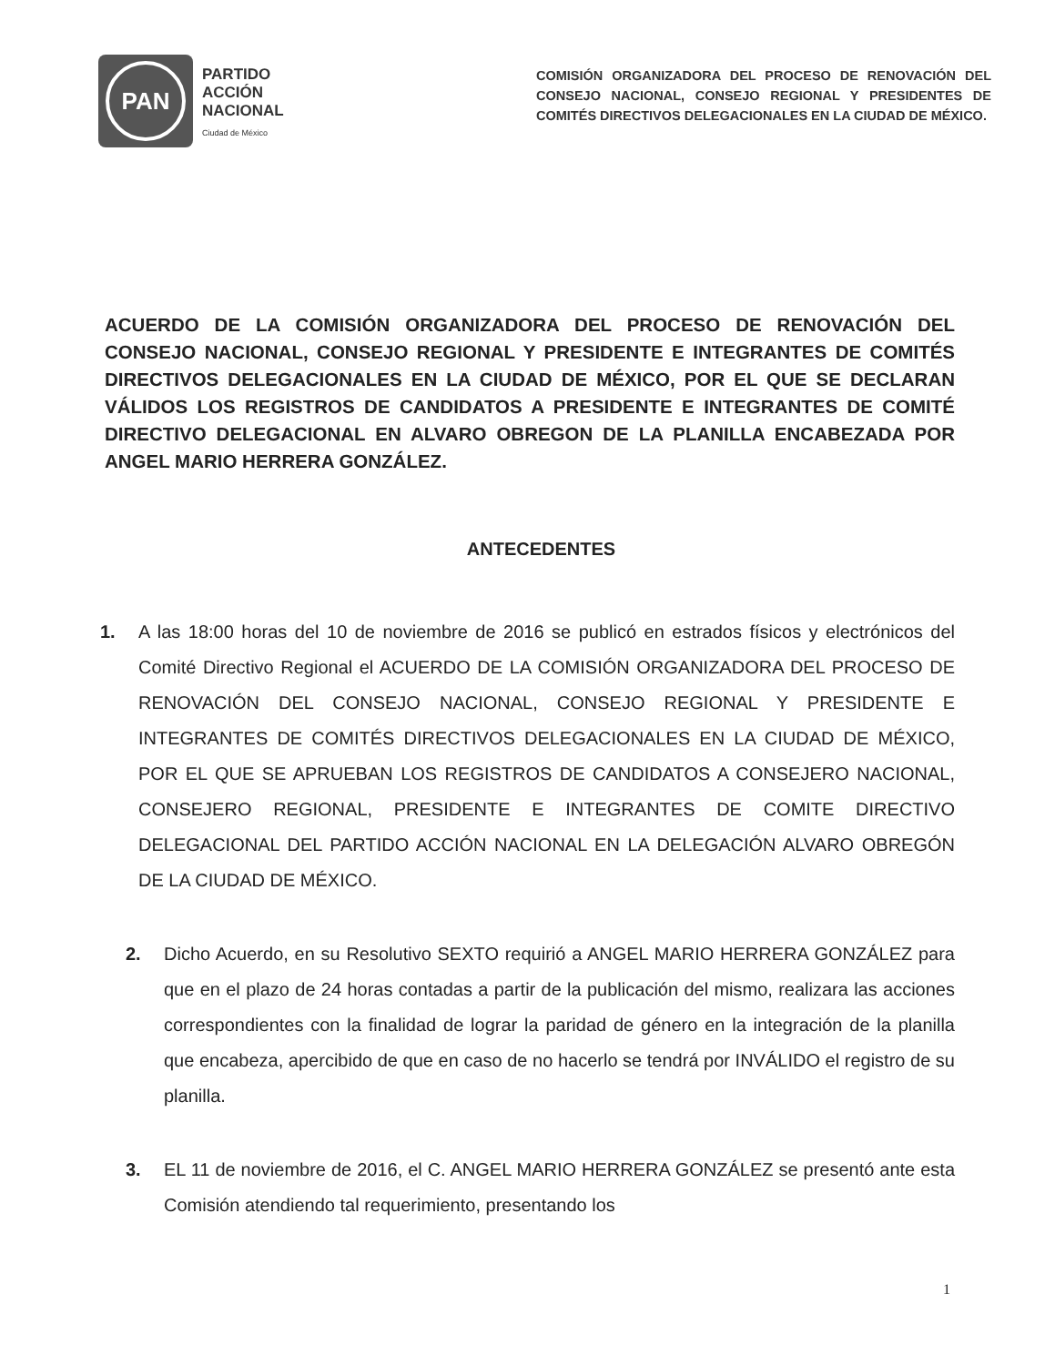PAN
PARTIDO
ACCIÓN
NACIONAL
Ciudad de México
COMISIÓN ORGANIZADORA DEL PROCESO DE RENOVACIÓN DEL CONSEJO NACIONAL, CONSEJO REGIONAL Y PRESIDENTES DE COMITÉS DIRECTIVOS DELEGACIONALES EN LA CIUDAD DE MÉXICO.
ACUERDO DE LA COMISIÓN ORGANIZADORA DEL PROCESO DE RENOVACIÓN DEL CONSEJO NACIONAL, CONSEJO REGIONAL Y PRESIDENTE E INTEGRANTES DE COMITÉS DIRECTIVOS DELEGACIONALES EN LA CIUDAD DE MÉXICO, POR EL QUE SE DECLARAN VÁLIDOS LOS REGISTROS DE CANDIDATOS A PRESIDENTE E INTEGRANTES DE COMITÉ DIRECTIVO DELEGACIONAL EN ALVARO OBREGON DE LA PLANILLA ENCABEZADA POR ANGEL MARIO HERRERA GONZÁLEZ.
ANTECEDENTES
1. A las 18:00 horas del 10 de noviembre de 2016 se publicó en estrados físicos y electrónicos del Comité Directivo Regional el ACUERDO DE LA COMISIÓN ORGANIZADORA DEL PROCESO DE RENOVACIÓN DEL CONSEJO NACIONAL, CONSEJO REGIONAL Y PRESIDENTE E INTEGRANTES DE COMITÉS DIRECTIVOS DELEGACIONALES EN LA CIUDAD DE MÉXICO, POR EL QUE SE APRUEBAN LOS REGISTROS DE CANDIDATOS A CONSEJERO NACIONAL, CONSEJERO REGIONAL, PRESIDENTE E INTEGRANTES DE COMITE DIRECTIVO DELEGACIONAL DEL PARTIDO ACCIÓN NACIONAL EN LA DELEGACIÓN ALVARO OBREGÓN DE LA CIUDAD DE MÉXICO.
2. Dicho Acuerdo, en su Resolutivo SEXTO requirió a ANGEL MARIO HERRERA GONZÁLEZ para que en el plazo de 24 horas contadas a partir de la publicación del mismo, realizara las acciones correspondientes con la finalidad de lograr la paridad de género en la integración de la planilla que encabeza, apercibido de que en caso de no hacerlo se tendrá por INVÁLIDO el registro de su planilla.
3. EL 11 de noviembre de 2016, el C. ANGEL MARIO HERRERA GONZÁLEZ se presentó ante esta Comisión atendiendo tal requerimiento, presentando los
1